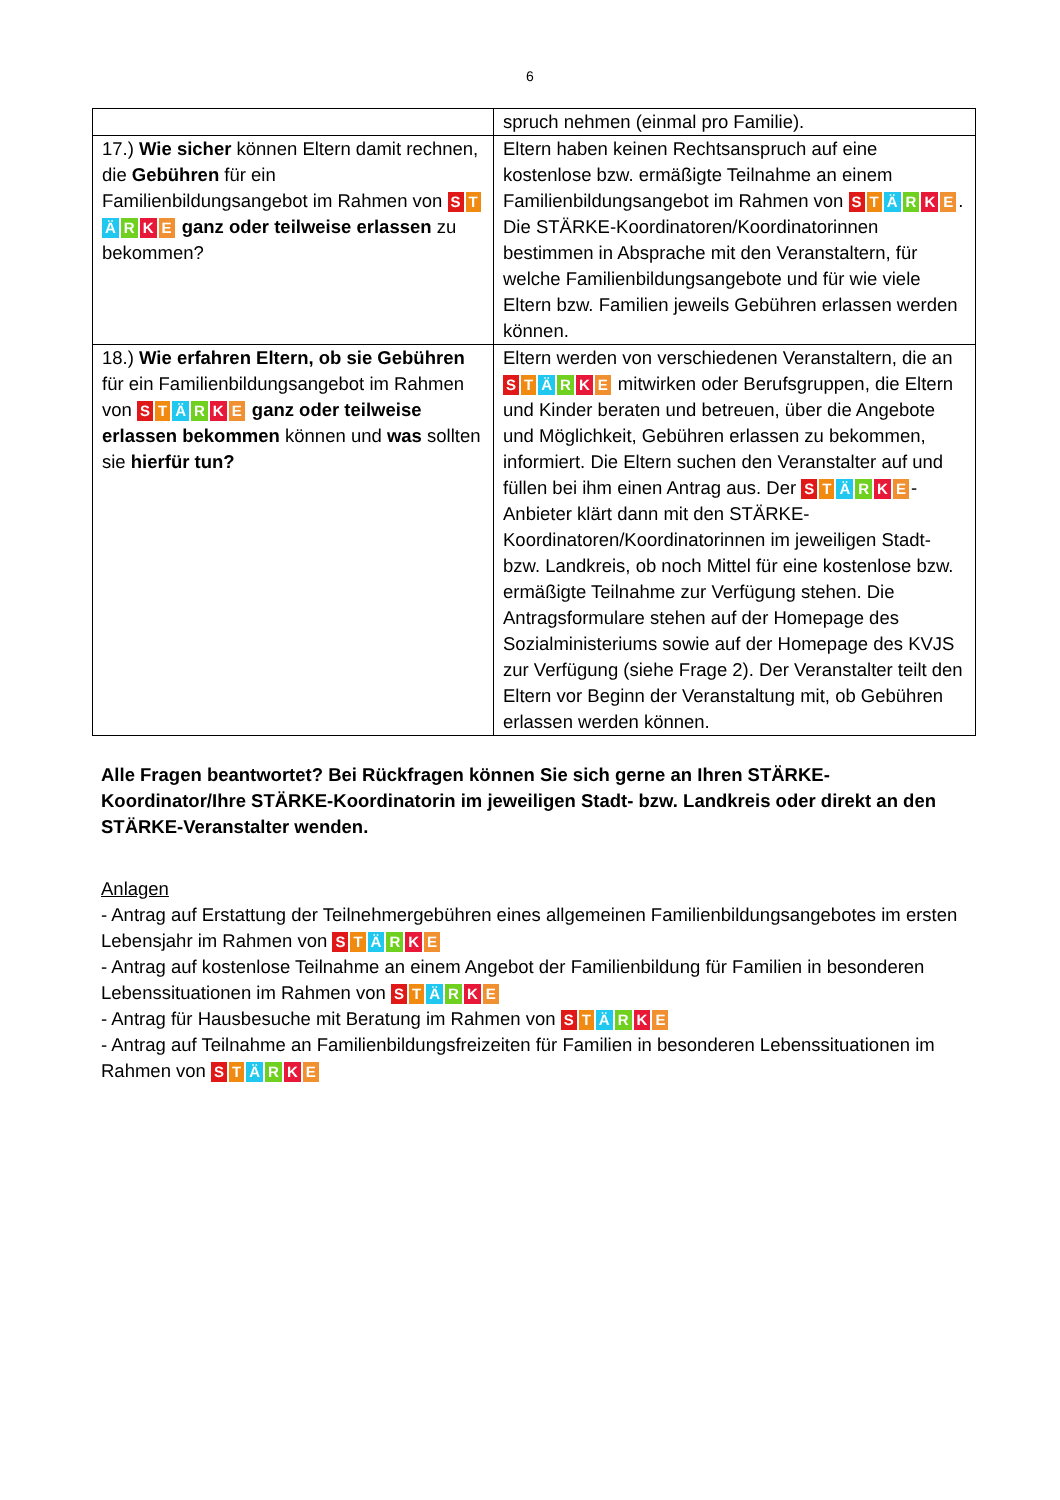6
| | spruch nehmen (einmal pro Familie). |
| 17.) Wie sicher können Eltern damit rechnen, die Gebühren für ein Familienbildungsangebot im Rahmen von S T Ä R K E ganz oder teilweise erlassen zu bekommen? | Eltern haben keinen Rechtsanspruch auf eine kostenlose bzw. ermäßigte Teilnahme an einem Familienbildungsangebot im Rahmen von S T Ä R K E . Die STÄRKE-Koordinatoren/Koordinatorinnen bestimmen in Absprache mit den Veranstaltern, für welche Familienbildungsangebote und für wie viele Eltern bzw. Familien jeweils Gebühren erlassen werden können. |
| 18.) Wie erfahren Eltern, ob sie Gebühren für ein Familienbildungsangebot im Rahmen von S T Ä R K E ganz oder teilweise erlassen bekommen können und was sollten sie hierfür tun? | Eltern werden von verschiedenen Veranstaltern, die an S T Ä R K E mitwirken oder Berufsgruppen, die Eltern und Kinder beraten und betreuen, über die Angebote und Möglichkeit, Gebühren erlassen zu bekommen, informiert. Die Eltern suchen den Veranstalter auf und füllen bei ihm einen Antrag aus. Der S T Ä R K E -Anbieter klärt dann mit den STÄRKE-Koordinatoren/Koordinatorinnen im jeweiligen Stadt- bzw. Landkreis, ob noch Mittel für eine kostenlose bzw. ermäßigte Teilnahme zur Verfügung stehen. Die Antragsformulare stehen auf der Homepage des Sozialministeriums sowie auf der Homepage des KVJS zur Verfügung (siehe Frage 2). Der Veranstalter teilt den Eltern vor Beginn der Veranstaltung mit, ob Gebühren erlassen werden können. |
Alle Fragen beantwortet? Bei Rückfragen können Sie sich gerne an Ihren STÄRKE-Koordinator/Ihre STÄRKE-Koordinatorin im jeweiligen Stadt- bzw. Landkreis oder direkt an den STÄRKE-Veranstalter wenden.
Anlagen
- Antrag auf Erstattung der Teilnehmergebühren eines allgemeinen Familienbildungsangebotes im ersten Lebensjahr im Rahmen von S T Ä R K E
- Antrag auf kostenlose Teilnahme an einem Angebot der Familienbildung für Familien in besonderen Lebenssituationen im Rahmen von S T Ä R K E
- Antrag für Hausbesuche mit Beratung im Rahmen von S T Ä R K E
- Antrag auf Teilnahme an Familienbildungsfreizeiten für Familien in besonderen Lebenssituationen im Rahmen von S T Ä R K E